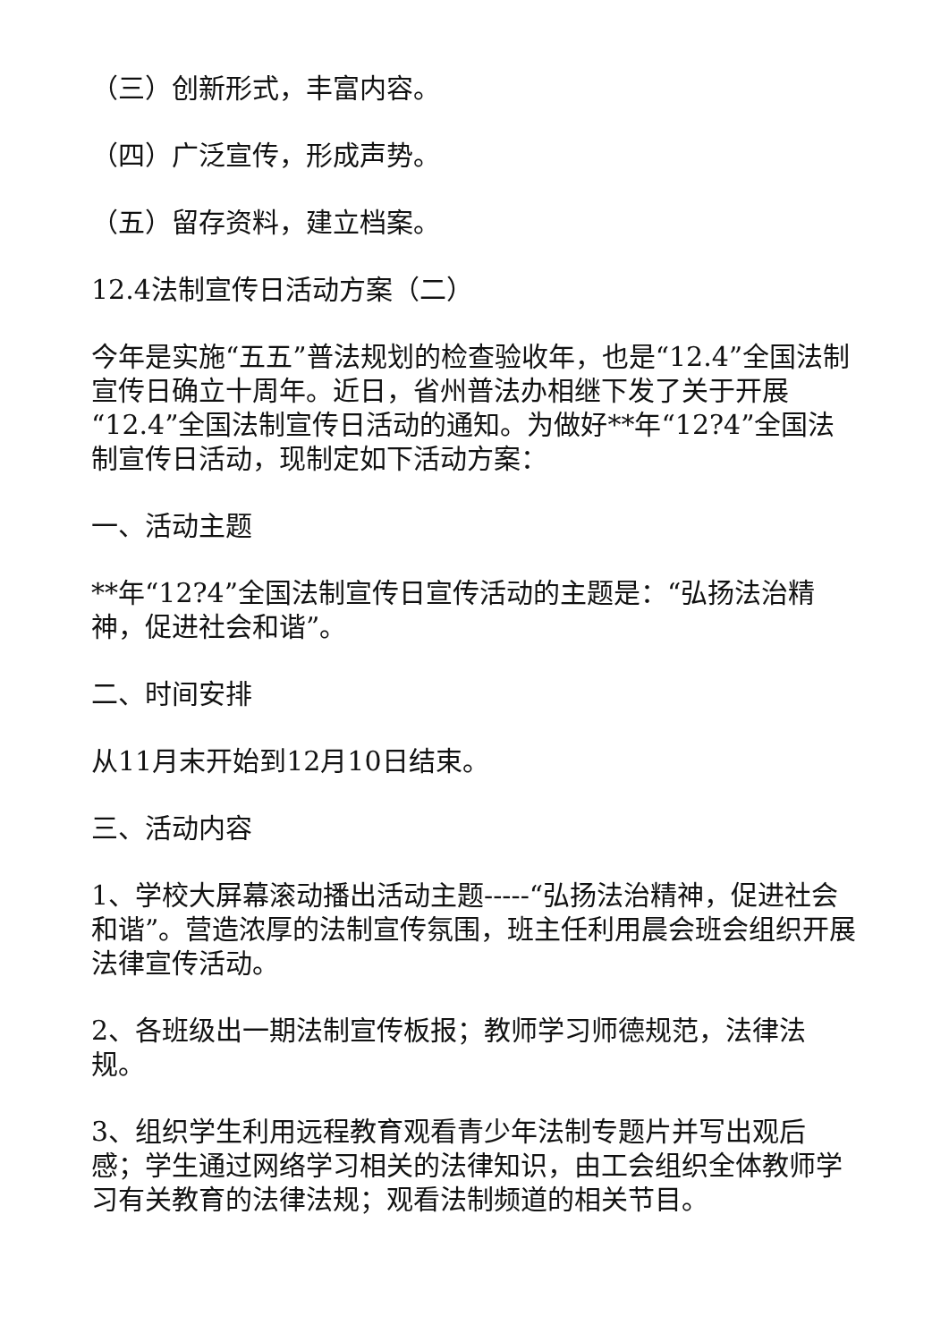（三）创新形式，丰富内容。
（四）广泛宣传，形成声势。
（五）留存资料，建立档案。
12.4法制宣传日活动方案（二）
今年是实施“五五”普法规划的检查验收年，也是“12.4”全国法制宣传日确立十周年。近日，省州普法办相继下发了关于开展“12.4”全国法制宣传日活动的通知。为做好**年“12?4”全国法制宣传日活动，现制定如下活动方案：
一、活动主题
**年“12?4”全国法制宣传日宣传活动的主题是：“弘扬法治精神，促进社会和谐”。
二、时间安排
从11月末开始到12月10日结束。
三、活动内容
1、学校大屏幕滚动播出活动主题-----“弘扬法治精神，促进社会和谐”。营造浓厚的法制宣传氛围，班主任利用晨会班会组织开展法律宣传活动。
2、各班级出一期法制宣传板报；教师学习师德规范，法律法规。
3、组织学生利用远程教育观看青少年法制专题片并写出观后感；学生通过网络学习相关的法律知识，由工会组织全体教师学习有关教育的法律法规；观看法制频道的相关节目。